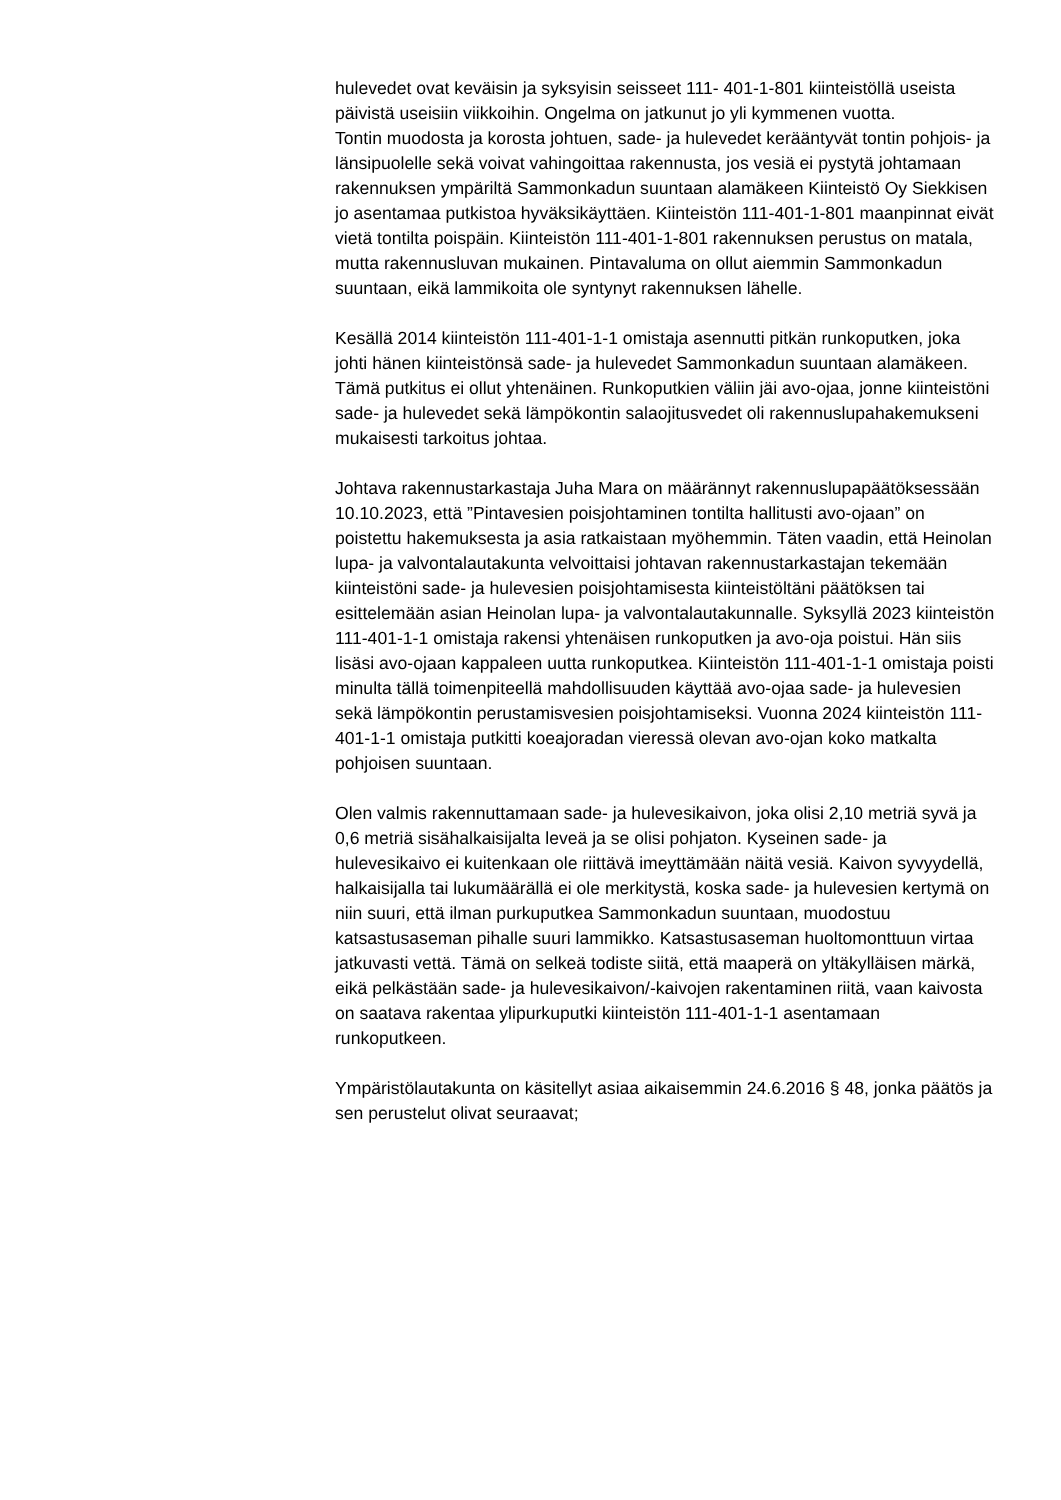hulevedet ovat keväisin ja syksyisin seisseet 111- 401-1-801 kiinteistöllä useista päivistä useisiin viikkoihin. Ongelma on jatkunut jo yli kymmenen vuotta.
Tontin muodosta ja korosta johtuen, sade- ja hulevedet kerääntyvät tontin pohjois- ja länsipuolelle sekä voivat vahingoittaa rakennusta, jos vesiä ei pystytä johtamaan rakennuksen ympäriltä Sammonkadun suuntaan alamäkeen Kiinteistö Oy Siekkisen jo asentamaa putkistoa hyväksikäyttäen. Kiinteistön 111-401-1-801 maanpinnat eivät vietä tontilta poispäin. Kiinteistön 111-401-1-801 rakennuksen perustus on matala, mutta rakennusluvan mukainen. Pintavaluma on ollut aiemmin Sammonkadun suuntaan, eikä lammikoita ole syntynyt rakennuksen lähelle.
Kesällä 2014 kiinteistön 111-401-1-1 omistaja asennutti pitkän runkoputken, joka johti hänen kiinteistönsä sade- ja hulevedet Sammonkadun suuntaan alamäkeen. Tämä putkitus ei ollut yhtenäinen. Runkoputkien väliin jäi avo-ojaa, jonne kiinteistöni sade- ja hulevedet sekä lämpökontin salaojitusvedet oli rakennuslupahakemukseni mukaisesti tarkoitus johtaa.
Johtava rakennustarkastaja Juha Mara on määrännyt rakennuslupapäätöksessään 10.10.2023, että ”Pintavesien poisjohtaminen tontilta hallitusti avo-ojaan” on poistettu hakemuksesta ja asia ratkaistaan myöhemmin. Täten vaadin, että Heinolan lupa- ja valvontalautakunta velvoittaisi johtavan rakennustarkastajan tekemään kiinteistöni sade- ja hulevesien poisjohtamisesta kiinteistöltäni päätöksen tai esittelemään asian Heinolan lupa- ja valvontalautakunnalle. Syksyllä 2023 kiinteistön 111-401-1-1 omistaja rakensi yhtenäisen runkoputken ja avo-oja poistui. Hän siis lisäsi avo-ojaan kappaleen uutta runkoputkea. Kiinteistön 111-401-1-1 omistaja poisti minulta tällä toimenpiteellä mahdollisuuden käyttää avo-ojaa sade- ja hulevesien sekä lämpökontin perustamisvesien poisjohtamiseksi. Vuonna 2024 kiinteistön 111-401-1-1 omistaja putkitti koeajoradan vieressä olevan avo-ojan koko matkalta pohjoisen suuntaan.
Olen valmis rakennuttamaan sade- ja hulevesikaivon, joka olisi 2,10 metriä syvä ja 0,6 metriä sisähalkaisijalta leveä ja se olisi pohjaton. Kyseinen sade- ja hulevesikaivo ei kuitenkaan ole riittävä imeyttämään näitä vesiä. Kaivon syvyydellä, halkaisijalla tai lukumäärällä ei ole merkitystä, koska sade- ja hulevesien kertymä on niin suuri, että ilman purkuputkea Sammonkadun suuntaan, muodostuu katsastusaseman pihalle suuri lammikko. Katsastusaseman huoltomonttuun virtaa jatkuvasti vettä. Tämä on selkeä todiste siitä, että maaperä on yltäkylläisen märkä, eikä pelkästään sade- ja hulevesikaivon/-kaivojen rakentaminen riitä, vaan kaivosta on saatava rakentaa ylipurkuputki kiinteistön 111-401-1-1 asentamaan runkoputkeen.
Ympäristölautakunta on käsitellyt asiaa aikaisemmin 24.6.2016 § 48, jonka päätös ja sen perustelut olivat seuraavat;